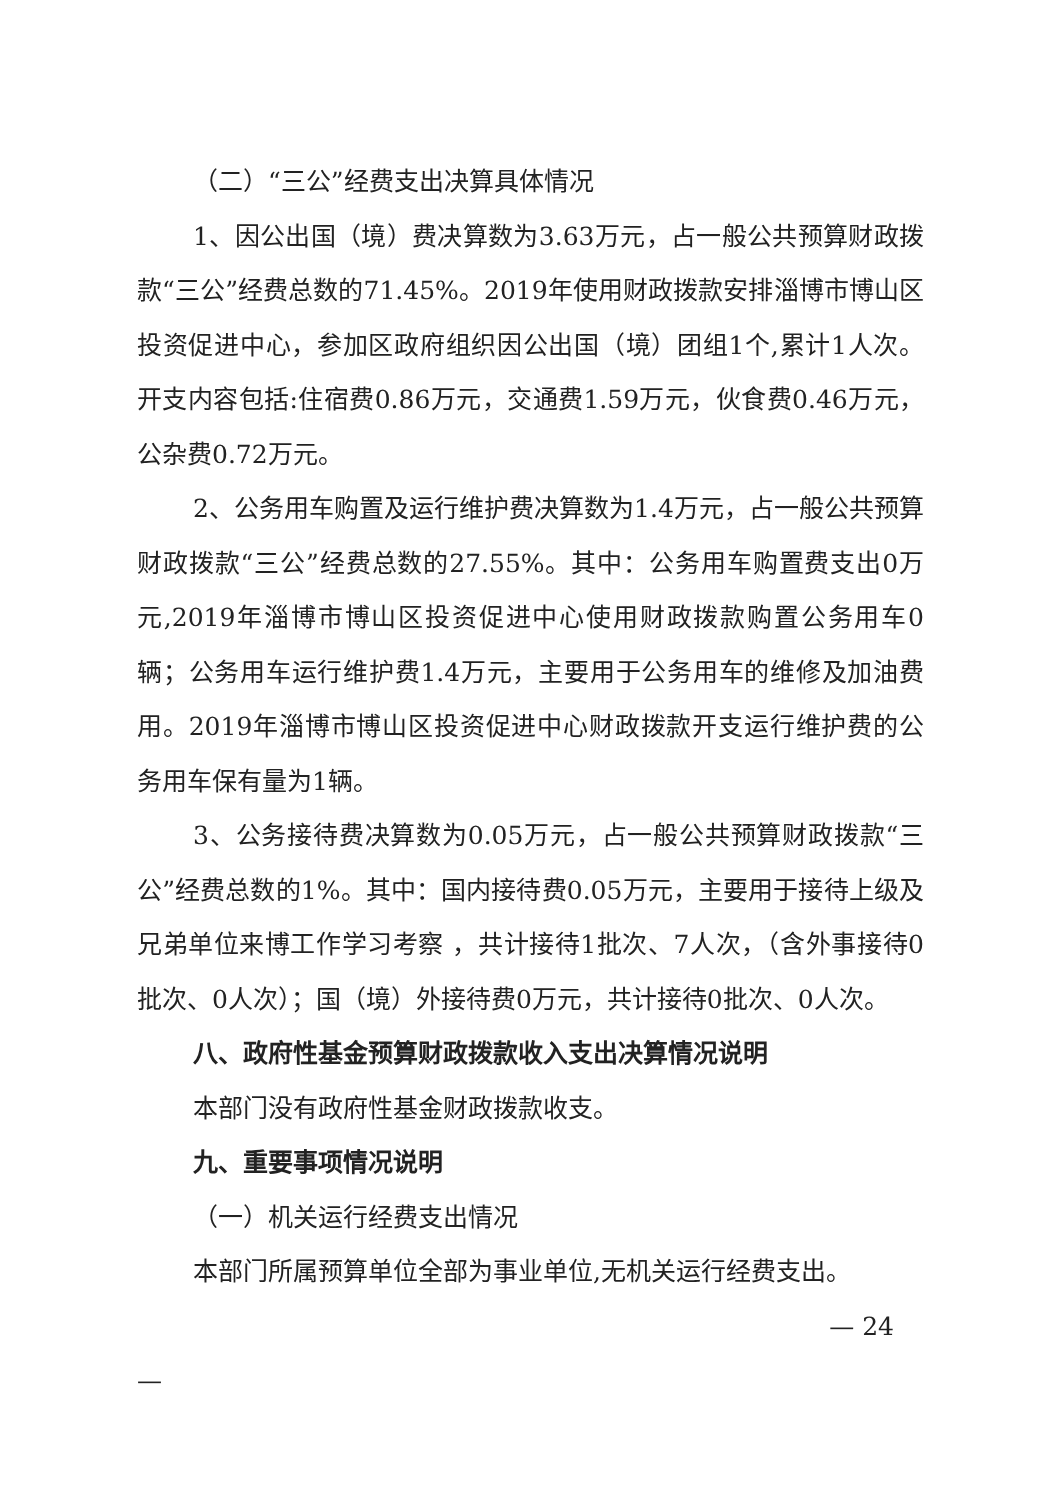（二）“三公”经费支出决算具体情况
1、因公出国（境）费决算数为3.63万元，占一般公共预算财政拨款“三公”经费总数的71.45%。2019年使用财政拨款安排淄博市博山区投资促进中心，参加区政府组织因公出国（境）团组1个,累计1人次。开支内容包括:住宿费0.86万元，交通费1.59万元，伙食费0.46万元，公杂费0.72万元。
2、公务用车购置及运行维护费决算数为1.4万元，占一般公共预算财政拨款“三公”经费总数的27.55%。其中：公务用车购置费支出0万元,2019年淄博市博山区投资促进中心使用财政拨款购置公务用车0辆；公务用车运行维护费1.4万元，主要用于公务用车的维修及加油费用。2019年淄博市博山区投资促进中心财政拨款开支运行维护费的公务用车保有量为1辆。
3、公务接待费决算数为0.05万元，占一般公共预算财政拨款“三公”经费总数的1%。其中：国内接待费0.05万元，主要用于接待上级及兄弟单位来博工作学习考察 ，共计接待1批次、7人次，（含外事接待0批次、0人次）；国（境）外接待费0万元，共计接待0批次、0人次。
八、政府性基金预算财政拨款收入支出决算情况说明
本部门没有政府性基金财政拨款收支。
九、重要事项情况说明
（一）机关运行经费支出情况
本部门所属预算单位全部为事业单位,无机关运行经费支出。
— 24
—